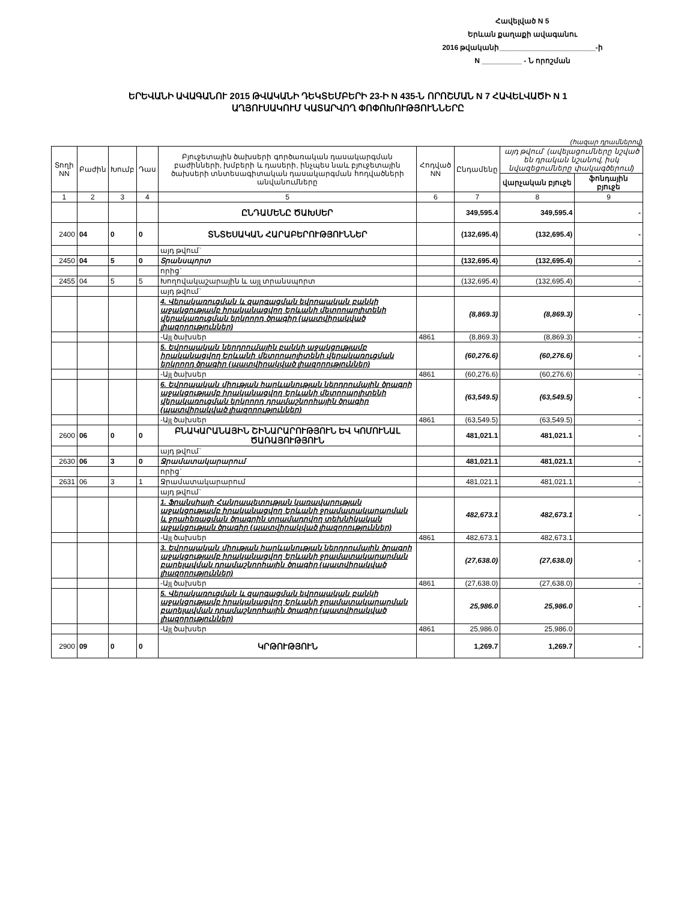Հավելված N 5
Երևան քաղաքի ավագանու
2016 թվականի________________________-ի
N __________ - Ն որոշման
ԵՐԵՎԱՆԻ ԱՎԱԳԱՆՈՒ 2015 ԹՎԱԿԱՆԻ ԴԵԿՏԵՄԲԵՐԻ 23-Ի N 435-Ն ՈՐՈՇՄԱՆ N 7 ՀԱՎԵԼՎԱԾԻ N 1
ԱՂՅՈՒՍԱԿՈՒՄ ԿԱՏԱՐՎՈՂ ՓՈՓՈԽՈՒԹՅՈՒՆՆԵՐԸ
(հազար դրամներով)
| Տողի NN | Բաժին | Խումբ | Դաս | Բյուջետային ծախսերի գործառական դասակարգման բաժինների, խմբերի և դասերի, ինչպես նաև բյուջետային ծախսերի տնտեսագիտական դասակարգման հոդվածների անվանումները | Հոդված NN | Ընդամենը | այդ թվում` (ավելացումները նշված են դրական նշանով, իսկ նվազեցումները փակագծերում) | |
| --- | --- | --- | --- | --- | --- | --- | --- | --- |
| | | | | | | | վարչական բյուջե | ֆոնդային բյուջե |
| 1 | 2 | 3 | 4 | 5 | 6 | 7 | 8 | 9 |
| | | | | ԸՆԴԱՄԵՆԸ ԾԱԽՍԵՐ | | 349,595.4 | 349,595.4 | - |
| 2400 | 04 | 0 | 0 | ՏՆՏԵՍԱԿԱՆ ՀԱՐԱԲԵՐՈՒԹՅՈՒՆՆԵՐ | | (132,695.4) | (132,695.4) | - |
| | | | | այդ թվում` | | | | |
| 2450 | 04 | 5 | 0 | Տրանսպորտ | | (132,695.4) | (132,695.4) | - |
| | | | | որից` | | | | |
| 2455 | 04 | 5 | 5 | Խողովակաշարային և այլ տրանսպորտ | | (132,695.4) | (132,695.4) | - |
| | | | | այդ թվում` | | | | |
| | | | | 4. Վերակառուցման և զարգացման եվրոպական բանկի աջակցությամբ իրականացվող Երևանի մետրոպոլիտենի վերակառուցման երկրորդ ծրագիր (պատվիրակված լիազորություններ) | | (8,869.3) | (8,869.3) | - |
| | | | | -Այլ ծախսեր | 4861 | (8,869.3) | (8,869.3) | - |
| | | | | 5. Եվրոպական ներդրումային բանկի աջակցությամբ իրականացվող Երևանի մետրոպոլիտենի վերակառուցման երկրորդ ծրագիր (պատվիրակված լիազորություններ) | | (60,276.6) | (60,276.6) | - |
| | | | | -Այլ ծախսեր | 4861 | (60,276.6) | (60,276.6) | - |
| | | | | 6. Եվրոպական միության հարևանության ներդրումային ծրագրի աջակցությամբ իրականացվող Երևանի մետրոպոլիտենի վերակառուցման երկրորդ դրամաշնորհային ծրագիր (պատվիրակված լիազորություններ) | | (63,549.5) | (63,549.5) | - |
| | | | | -Այլ ծախսեր | 4861 | (63,549.5) | (63,549.5) | - |
| 2600 | 06 | 0 | 0 | ԲՆԱԿԱՐԱՆԱՅԻՆ ՇԻՆԱՐԱՐՈՒԹՅՈՒՆ ԵՎ ԿՈՄՈՒՆԱԼ ԾԱՌԱՅՈՒԹՅՈՒՆ | | 481,021.1 | 481,021.1 | - |
| | | | | այդ թվում` | | | | |
| 2630 | 06 | 3 | 0 | Ջրամատակարարում | | 481,021.1 | 481,021.1 | - |
| | | | | որից` | | | | |
| 2631 | 06 | 3 | 1 | Ջրամատակարարում | | 481,021.1 | 481,021.1 | - |
| | | | | այդ թվում` | | | | |
| | | | | 1. Ֆրանսիայի Հանրապետության կառավարության աջակցությամբ իրականացվող Երևանի ջրամատակարարման և ջրահեռացման ծրագրին տրամադրվող տեխնիկական աջակցության ծրագիր (պատվիրակված լիազորություններ) | | 482,673.1 | 482,673.1 | - |
| | | | | -Այլ ծախսեր | 4861 | 482,673.1 | 482,673.1 | |
| | | | | 3. Եվրոպական միության հարևանության ներդրումային ծրագրի աջակցությամբ իրականացվող Երևանի ջրամատակարարման բարելավման դրամաշնորհային ծրագիր (պատվիրակված լիազորություններ) | | (27,638.0) | (27,638.0) | - |
| | | | | -Այլ ծախսեր | 4861 | (27,638.0) | (27,638.0) | - |
| | | | | 5. Վերակառուցման և զարգացման եվրոպական բանկի աջակցությամբ իրականացվող Երևանի ջրամատակարարման բարելավման դրամաշնորհային ծրագիր (պատվիրակված լիազորություններ) | | 25,986.0 | 25,986.0 | - |
| | | | | -Այլ ծախսեր | 4861 | 25,986.0 | 25,986.0 | |
| 2900 | 09 | 0 | 0 | ԿՐԹՈՒԹՅՈՒՆ | | 1,269.7 | 1,269.7 | - |